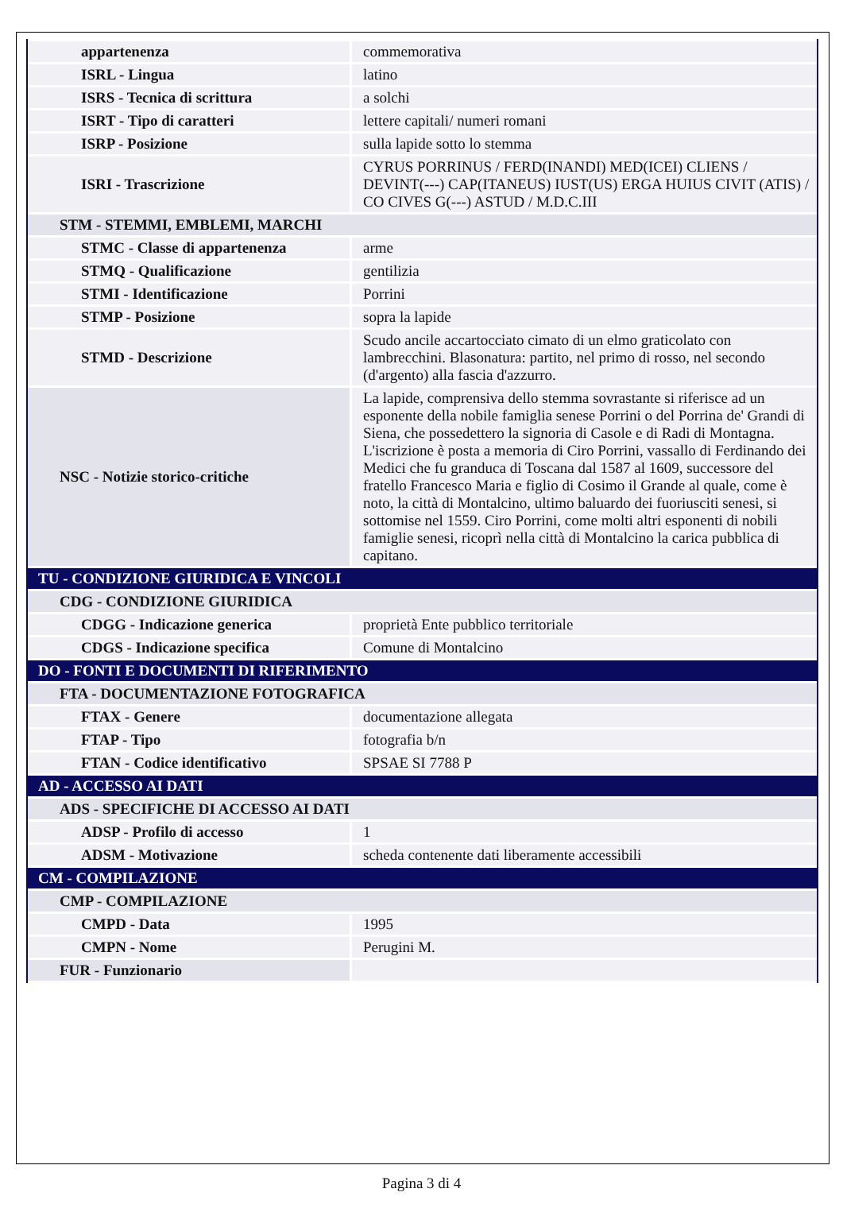| appartenenza | commemorativa |
| ISRL - Lingua | latino |
| ISRS - Tecnica di scrittura | a solchi |
| ISRT - Tipo di caratteri | lettere capitali/ numeri romani |
| ISRP - Posizione | sulla lapide sotto lo stemma |
| ISRI - Trascrizione | CYRUS PORRINUS / FERD(INANDI) MED(ICEI) CLIENS / DEVINT(---) CAP(ITANEUS) IUST(US) ERGA HUIUS CIVIT (ATIS) / CO CIVES G(---) ASTUD / M.D.C.III |
| STM - STEMMI, EMBLEMI, MARCHI | |
| STMC - Classe di appartenenza | arme |
| STMQ - Qualificazione | gentilizia |
| STMI - Identificazione | Porrini |
| STMP - Posizione | sopra la lapide |
| STMD - Descrizione | Scudo ancile accartocciato cimato di un elmo graticolato con lambrecchini. Blasonatura: partito, nel primo di rosso, nel secondo (d'argento) alla fascia d'azzurro. |
| NSC - Notizie storico-critiche | La lapide, comprensiva dello stemma sovrastante si riferisce ad un esponente della nobile famiglia senese Porrini o del Porrina de' Grandi di Siena, che possedettero la signoria di Casole e di Radi di Montagna. L'iscrizione è posta a memoria di Ciro Porrini, vassallo di Ferdinando dei Medici che fu granduca di Toscana dal 1587 al 1609, successore del fratello Francesco Maria e figlio di Cosimo il Grande al quale, come è noto, la città di Montalcino, ultimo baluardo dei fuoriusciti senesi, si sottomise nel 1559. Ciro Porrini, come molti altri esponenti di nobili famiglie senesi, ricoprì nella città di Montalcino la carica pubblica di capitano. |
| TU - CONDIZIONE GIURIDICA E VINCOLI | |
| CDG - CONDIZIONE GIURIDICA | |
| CDGG - Indicazione generica | proprietà Ente pubblico territoriale |
| CDGS - Indicazione specifica | Comune di Montalcino |
| DO - FONTI E DOCUMENTI DI RIFERIMENTO | |
| FTA - DOCUMENTAZIONE FOTOGRAFICA | |
| FTAX - Genere | documentazione allegata |
| FTAP - Tipo | fotografia b/n |
| FTAN - Codice identificativo | SPSAE SI 7788 P |
| AD - ACCESSO AI DATI | |
| ADS - SPECIFICHE DI ACCESSO AI DATI | |
| ADSP - Profilo di accesso | 1 |
| ADSM - Motivazione | scheda contenente dati liberamente accessibili |
| CM - COMPILAZIONE | |
| CMP - COMPILAZIONE | |
| CMPD - Data | 1995 |
| CMPN - Nome | Perugini M. |
| FUR - Funzionario | |
Pagina 3 di 4